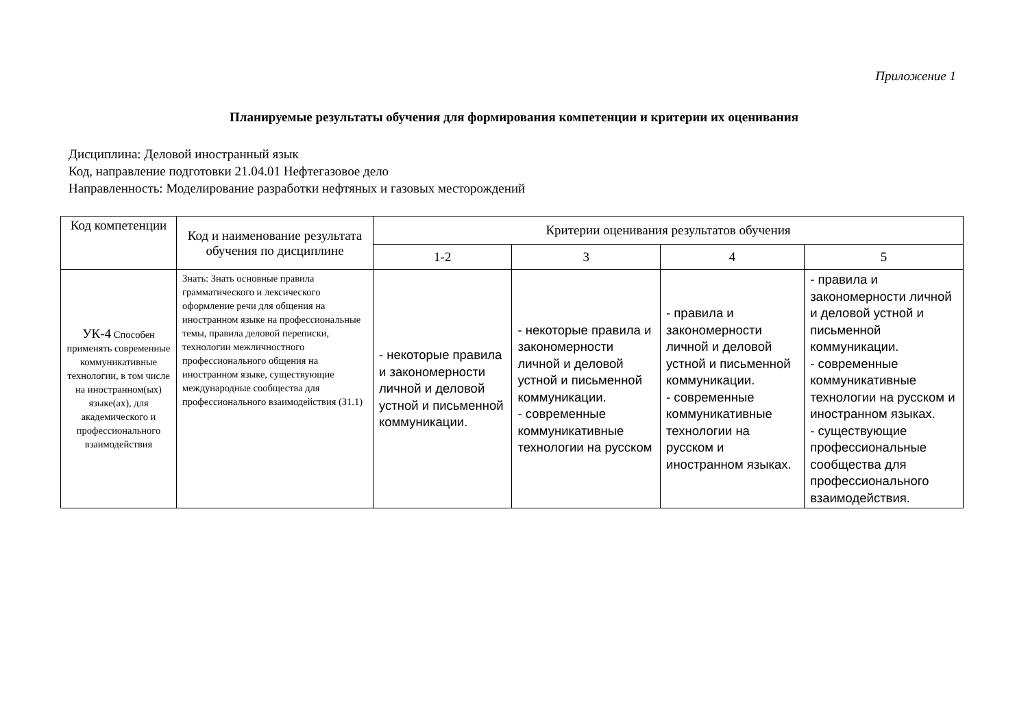Приложение 1
Планируемые результаты обучения для формирования компетенции и критерии их оценивания
Дисциплина: Деловой иностранный язык
Код, направление подготовки 21.04.01 Нефтегазовое дело
Направленность: Моделирование разработки нефтяных и газовых месторождений
| Код компетенции | Код и наименование результата обучения по дисциплине | Критерии оценивания результатов обучения | | | |
| --- | --- | --- | --- | --- | --- |
| | | 1-2 | 3 | 4 | 5 |
| УК-4 Способен применять современные коммуникативные технологии, в том числе на иностранном(ых) языке(ах), для академического и профессионального взаимодействия | Знать: Знать основные правила грамматического и лексического оформление речи для общения на иностранном языке на профессиональные темы, правила деловой переписки, технологии межличностного профессионального общения на иностранном языке, существующие международные сообщества для профессионального взаимодействия (З1.1) | - некоторые правила и закономерности личной и деловой устной и письменной коммуникации. | - некоторые правила и закономерности личной и деловой устной и письменной коммуникации. - современные коммуникативные технологии на русском | - правила и закономерности личной и деловой устной и письменной коммуникации. - современные коммуникативные технологии на русском и иностранном языках. | - правила и закономерности личной и деловой устной и письменной коммуникации. - современные коммуникативные технологии на русском и иностранном языках. - существующие профессиональные сообщества для профессионального взаимодействия. |